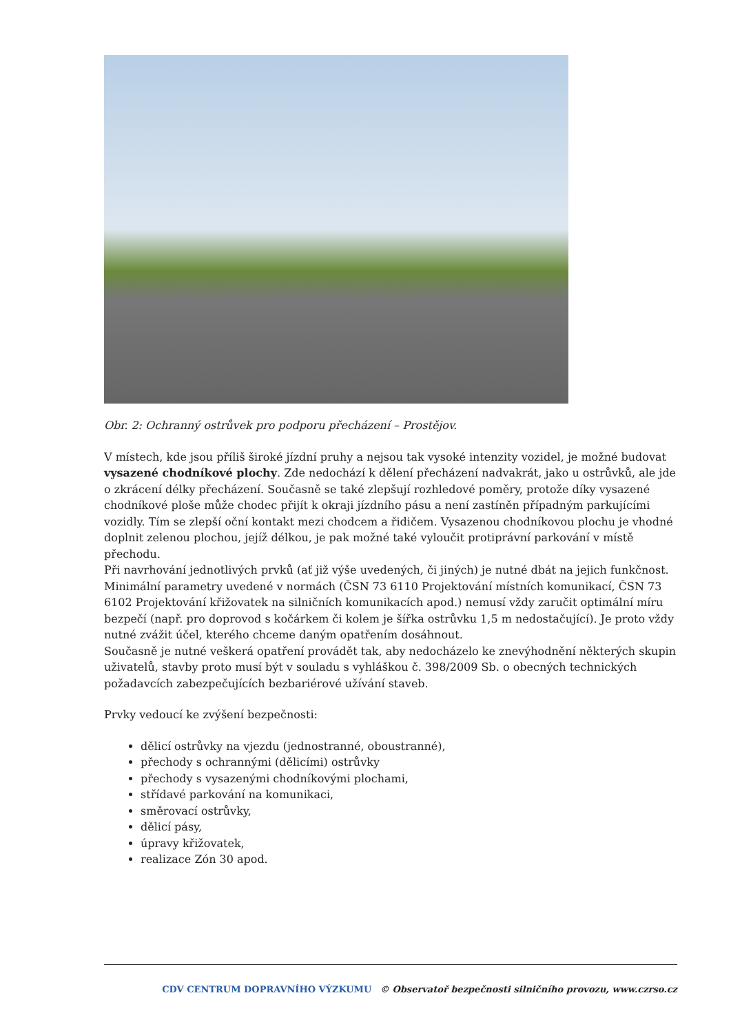Obr. 2: Ochranný ostrůvek pro podporu přecházení – Prostějov.
V místech, kde jsou příliš široké jízdní pruhy a nejsou tak vysoké intenzity vozidel, je možné budovat vysazené chodníkové plochy. Zde nedochází k dělení přecházení nadvakrát, jako u ostrůvků, ale jde o zkrácení délky přecházení. Současně se také zlepšují rozhledové poměry, protože díky vysazené chodníkové ploše může chodec přijít k okraji jízdního pásu a není zastíněn případným parkujícími vozidly. Tím se zlepší oční kontakt mezi chodcem a řidičem. Vysazenou chodníkovou plochu je vhodné doplnit zelenou plochou, jejíž délkou, je pak možné také vyloučit protiprávní parkování v místě přechodu.
Při navrhování jednotlivých prvků (ať již výše uvedených, či jiných) je nutné dbát na jejich funkčnost. Minimální parametry uvedené v normách (ČSN 73 6110 Projektování místních komunikací, ČSN 73 6102 Projektování křižovatek na silničních komunikacích apod.) nemusí vždy zaručit optimální míru bezpečí (např. pro doprovod s kočárkem či kolem je šířka ostrůvku 1,5 m nedostačující). Je proto vždy nutné zvážit účel, kterého chceme daným opatřením dosáhnout.
Současně je nutné veškerá opatření provádět tak, aby nedocházelo ke znevýhodnění některých skupin uživatelů, stavby proto musí být v souladu s vyhláškou č. 398/2009 Sb. o obecných technických požadavcích zabezpečujících bezbariérové užívání staveb.
Prvky vedoucí ke zvýšení bezpečnosti:
dělicí ostrůvky na vjezdu (jednostranné, oboustranné),
přechody s ochrannými (dělicími) ostrůvky
přechody s vysazenými chodníkovými plochami,
střídavé parkování na komunikaci,
směrovací ostrůvky,
dělicí pásy,
úpravy křižovatek,
realizace Zón 30 apod.
CDV CENTRUM DOPRAVNÍHO VÝZKUMU © Observatoř bezpečnosti silničního provozu, www.czrso.cz